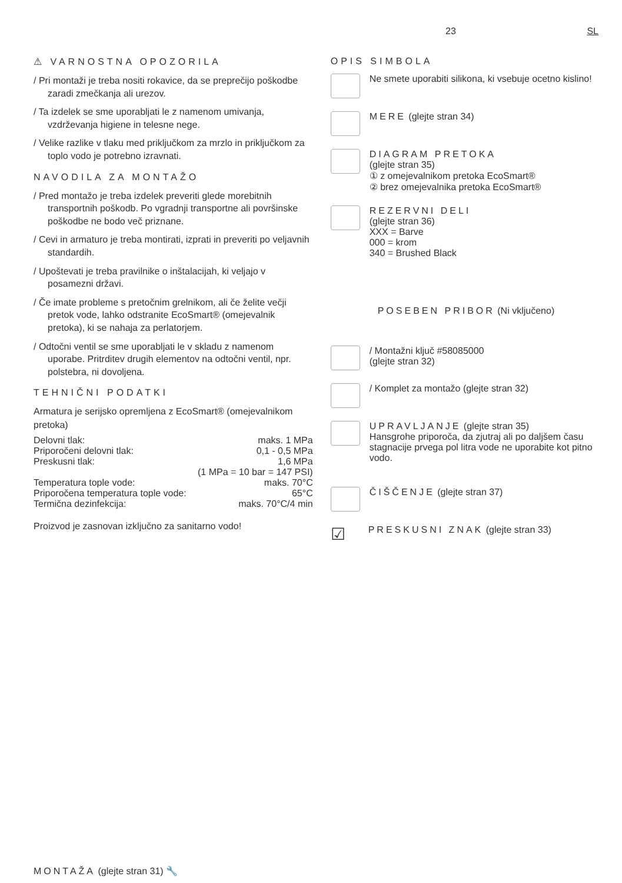23 SL
⚠ VARNOSTNA OPOZORILA
/ Pri montaži je treba nositi rokavice, da se preprečijo poškodbe zaradi zmečkanja ali urezov.
/ Ta izdelek se sme uporabljati le z namenom umivanja, vzdrževanja higiene in telesne nege.
/ Velike razlike v tlaku med priključkom za mrzlo in priključkom za toplo vodo je potrebno izravnati.
NAVODILA ZA MONTAŽO
/ Pred montažo je treba izdelek preveriti glede morebitnih transportnih poškodb. Po vgradnji transportne ali površinske poškodbe ne bodo več priznane.
/ Cevi in armaturo je treba montirati, izprati in preveriti po veljavnih standardih.
/ Upoštevati je treba pravilnike o inštalacijah, ki veljajo v posamezni državi.
/ Če imate probleme s pretočnim grelnikom, ali če želite večji pretok vode, lahko odstranite EcoSmart® (omejevalnik pretoka), ki se nahaja za perlatorjem.
/ Odtočni ventil se sme uporabljati le v skladu z namenom uporabe. Pritrditev drugih elementov na odtočni ventil, npr. polstebra, ni dovoljena.
TEHNIČNI PODATKI
Armatura je serijsko opremljena z EcoSmart® (omejevalnikom pretoka)
| Delovni tlak: | maks. 1 MPa |
| Priporočeni delovni tlak: | 0,1 - 0,5 MPa |
| Preskusni tlak: | 1,6 MPa |
| | (1 MPa = 10 bar = 147 PSI) |
| Temperatura tople vode: | maks. 70°C |
| Priporočena temperatura tople vode: | 65°C |
| Termična dezinfekcija: | maks. 70°C/4 min |
Proizvod je zasnovan izključno za sanitarno vodo!
OPIS SIMBOLA
Ne smete uporabiti silikona, ki vsebuje ocetno kislino!
MERE (glejte stran 34)
DIAGRAM PRETOKA
(glejte stran 35)
① z omejevalnikom pretoka EcoSmart®
② brez omejevalnika pretoka EcoSmart®
REZERVNI DELI
(glejte stran 36)
XXX = Barve
000 = krom
340 = Brushed Black
POSEBEN PRIBOR (Ni vključeno)
/ Montažni ključ #58085000
(glejte stran 32)
/ Komplet za montažo (glejte stran 32)
UPRAVLJANJE (glejte stran 35)
Hansgrohe priporoča, da zjutraj ali po daljšem času stagnacije prvega pol litra vode ne uporabite kot pitno vodo.
ČIŠČENJE (glejte stran 37)
☑
PRESKUSNI ZNAK (glejte stran 33)
MONTAŽA (glejte stran 31) 🔧